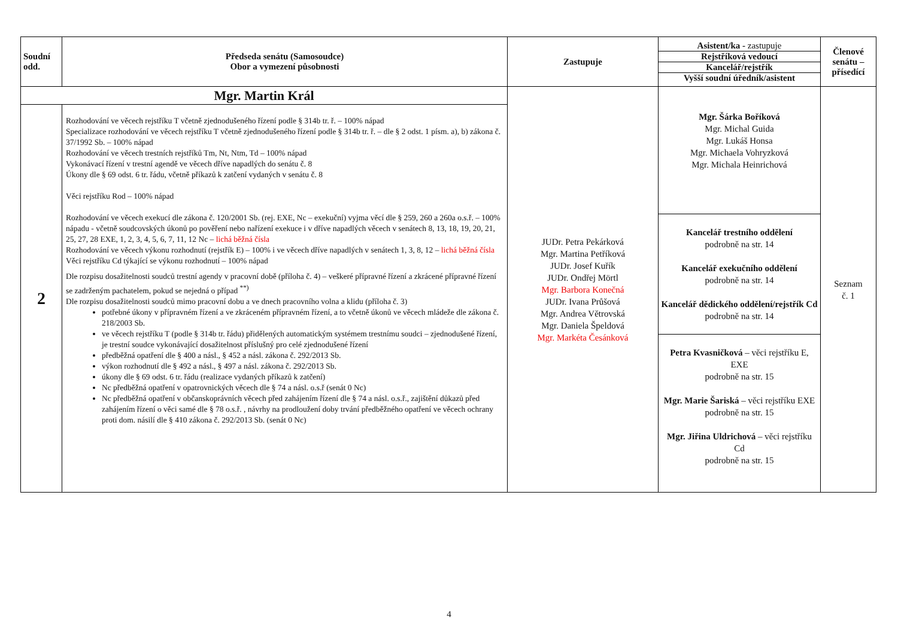| Soudní odd. | Předseda senátu (Samosoudce) Obor a vymezení působnosti | Zastupuje | / Asistent/ka - zastupuje / / Rejstříková vedoucí / / Kancelář/rejstřík / / Vyšší soudní úředník/asistent / | Členové senátu – přísedící |
| --- | --- | --- | --- | --- |
| Mgr. Martin Král | | JUDr. Petra Pekárková Mgr. Martina Petříková JUDr. Josef Kuřík JUDr. Ondřej Mörtl Mgr. Barbora Konečná JUDr. Ivana Průšová Mgr. Andrea Větrovská Mgr. Daniela Špeldová Mgr. Markéta Česánková | Mgr. Šárka Boříková Mgr. Michal Guida Mgr. Lukáš Honsa Mgr. Michaela Vohryzková Mgr. Michala Heinrichová Kancelář trestního oddělení podrobně na str. 14 Kancelář exekučního oddělení podrobně na str. 14 Kancelář dědického oddělení/rejstřík Cd podrobně na str. 14 Petra Kvasničková – věci rejstříku E, EXE podrobně na str. 15 Mgr. Marie Šariská – věci rejstříku EXE podrobně na str. 15 Mgr. Jiřina Uldrichová – věci rejstříku Cd podrobně na str. 15 | Seznam č. 1 |
| 2 | Rozhodování ve věcech rejstříku T včetně zjednodušeného řízení podle § 314b tr. ř. – 100% nápad Specializace rozhodování ve věcech rejstříku T včetně zjednodušeného řízení podle § 314b tr. ř. – dle § 2 odst. 1 písm. a), b) zákona č. 37/1992 Sb. – 100% nápad Rozhodování ve věcech trestních rejstříků Tm, Nt, Ntm, Td – 100% nápad Vykonávací řízení v trestní agendě ve věcech dříve napadlých do senátu č. 8 Úkony dle § 69 odst. 6 tr. řádu, včetně příkazů k zatčení vydaných v senátu č. 8 Věci rejstříku Rod – 100% nápad Rozhodování ve věcech exekucí dle zákona č. 120/2001 Sb. (rej. EXE, Nc – exekuční) vyjma věcí dle § 259, 260 a 260a o.s.ř. – 100% nápadu - včetně soudcovských úkonů po pověření nebo nařízení exekuce i v dříve napadlých věcech v senátech 8, 13, 18, 19, 20, 21, 25, 27, 28 EXE, 1, 2, 3, 4, 5, 6, 7, 11, 12 Nc – lichá běžná čísla Rozhodování ve věcech výkonu rozhodnutí (rejstřík E) – 100% i ve věcech dříve napadlých v senátech 1, 3, 8, 12 – lichá běžná čísla Věci rejstříku Cd týkající se výkonu rozhodnutí – 100% nápad Dle rozpisu dosažitelnosti soudců trestní agendy v pracovní době (příloha č. 4) – veškeré přípravné řízení a zkrácené přípravné řízení se zadrženým pachatelem, pokud se nejedná o případ <sup>**)</sup> Dle rozpisu dosažitelnosti soudců mimo pracovní dobu a ve dnech pracovního volna a klidu (příloha č. 3) potřebné úkony v přípravném řízení a ve zkráceném přípravném řízení, a to včetně úkonů ve věcech mládeže dle zákona č. 218/2003 Sb. ve věcech rejstříku T (podle § 314b tr. řádu) přidělených automatickým systémem trestnímu soudci – zjednodušené řízení, je trestní soudce vykonávající dosažitelnost příslušný pro celé zjednodušené řízení předběžná opatření dle § 400 a násl., § 452 a násl. zákona č. 292/2013 Sb. výkon rozhodnutí dle § 492 a násl., § 497 a násl. zákona č. 292/2013 Sb. úkony dle § 69 odst. 6 tr. řádu (realizace vydaných příkazů k zatčení) Nc předběžná opatření v opatrovnických věcech dle § 74 a násl. o.s.ř (senát 0 Nc) Nc předběžná opatření v občanskoprávních věcech před zahájením řízení dle § 74 a násl. o.s.ř., zajištění důkazů před zahájením řízení o věci samé dle § 78 o.s.ř. , návrhy na prodloužení doby trvání předběžného opatření ve věcech ochrany proti dom. násilí dle § 410 zákona č. 292/2013 Sb. (senát 0 Nc) | | | |
4